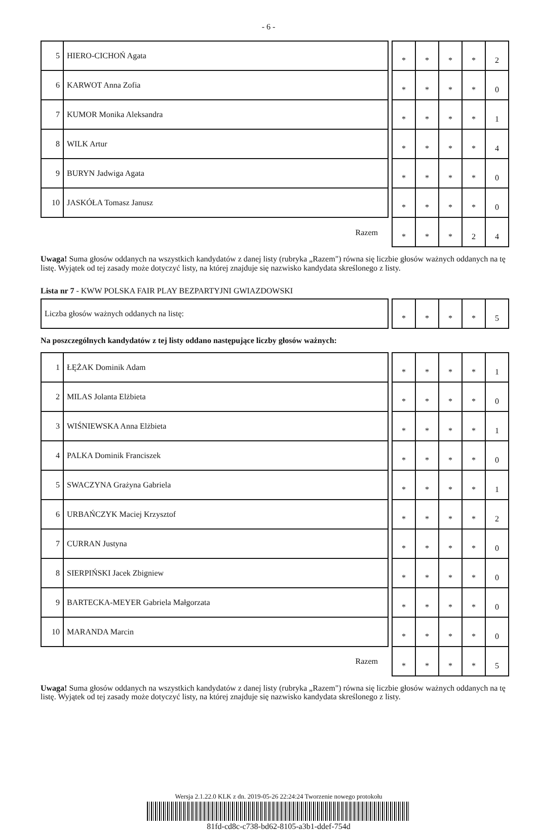- 6 -
| 5 | HIERO-CICHOŃ Agata | | * | * | * | * | 2 |
| 6 | KARWOT Anna Zofia | | * | * | * | * | 0 |
| 7 | KUMOR Monika Aleksandra | | * | * | * | * | 1 |
| 8 | WILK Artur | | * | * | * | * | 4 |
| 9 | BURYN Jadwiga Agata | | * | * | * | * | 0 |
| 10 | JASKÓŁA Tomasz Janusz | | * | * | * | * | 0 |
| Razem | | | * | * | * | 2 | 4 |
Uwaga! Suma głosów oddanych na wszystkich kandydatów z danej listy (rubryka „Razem") równa się liczbie głosów ważnych oddanych na tę listę. Wyjątek od tej zasady może dotyczyć listy, na której znajduje się nazwisko kandydata skreślonego z listy.
Lista nr 7 - KWW POLSKA FAIR PLAY BEZPARTYJNI GWIAZDOWSKI
| Liczba głosów ważnych oddanych na listę: | | * | * | * | * | 5 |
Na poszczególnych kandydatów z tej listy oddano następujące liczby głosów ważnych:
| 1 | ŁĘŻAK Dominik Adam | | * | * | * | * | 1 |
| 2 | MILAS Jolanta Elżbieta | | * | * | * | * | 0 |
| 3 | WIŚNIEWSKA Anna Elżbieta | | * | * | * | * | 1 |
| 4 | PALKA Dominik Franciszek | | * | * | * | * | 0 |
| 5 | SWACZYNA Grażyna Gabriela | | * | * | * | * | 1 |
| 6 | URBAŃCZYK Maciej Krzysztof | | * | * | * | * | 2 |
| 7 | CURRAN Justyna | | * | * | * | * | 0 |
| 8 | SIERPIŃSKI Jacek Zbigniew | | * | * | * | * | 0 |
| 9 | BARTECKA-MEYER Gabriela Małgorzata | | * | * | * | * | 0 |
| 10 | MARANDA Marcin | | * | * | * | * | 0 |
| Razem | | | * | * | * | * | 5 |
Uwaga! Suma głosów oddanych na wszystkich kandydatów z danej listy (rubryka „Razem") równa się liczbie głosów ważnych oddanych na tę listę. Wyjątek od tej zasady może dotyczyć listy, na której znajduje się nazwisko kandydata skreślonego z listy.
Wersja 2.1.22.0 KLK z dn. 2019-05-26 22:24:24 Tworzenie nowego protokołu
81fd-cd8c-c738-bd62-8105-a3b1-ddef-754d